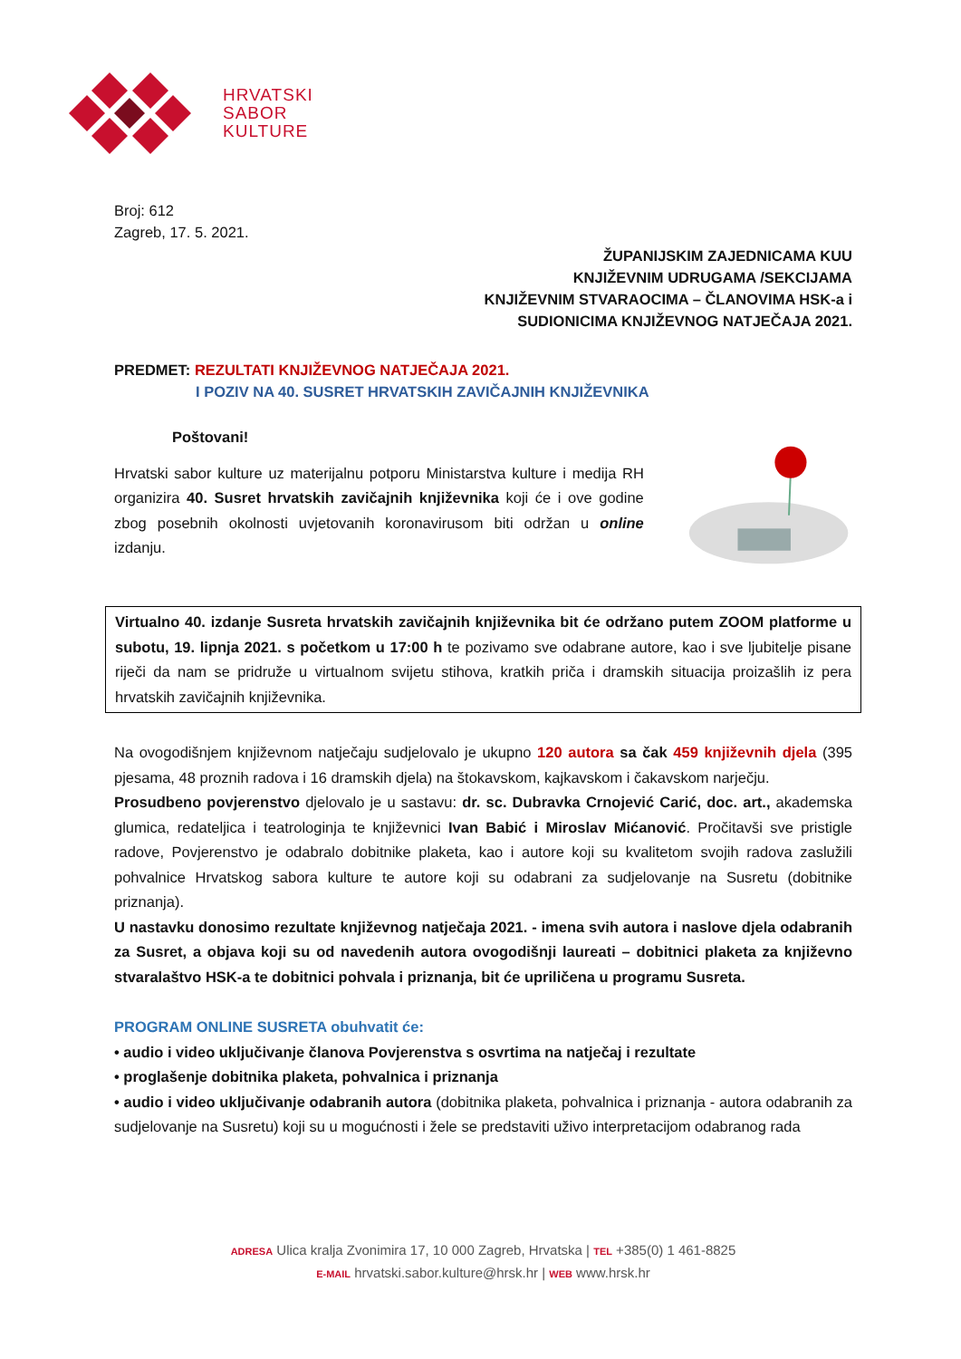HRVATSKI
SABOR
KULTURE
Broj: 612
Zagreb, 17. 5. 2021.
ŽUPANIJSKIM ZAJEDNICAMA KUU
KNJIŽEVNIM UDRUGAMA /SEKCIJAMA
KNJIŽEVNIM STVARAOCIMA – ČLANOVIMA HSK-a i
SUDIONICIMA KNJIŽEVNOG NATJEČAJA 2021.
PREDMET: REZULTATI KNJIŽEVNOG NATJEČAJA 2021.
I POZIV NA 40. SUSRET HRVATSKIH ZAVIČAJNIH KNJIŽEVNIKA
Poštovani!
Hrvatski sabor kulture uz materijalnu potporu Ministarstva kulture i medija RH organizira 40. Susret hrvatskih zavičajnih književnika koji će i ove godine zbog posebnih okolnosti uvjetovanih koronavirusom biti održan u online izdanju.
Virtualno 40. izdanje Susreta hrvatskih zavičajnih književnika bit će održano putem ZOOM platforme u subotu, 19. lipnja 2021. s početkom u 17:00 h te pozivamo sve odabrane autore, kao i sve ljubitelje pisane riječi da nam se pridruže u virtualnom svijetu stihova, kratkih priča i dramskih situacija proizašlih iz pera hrvatskih zavičajnih književnika.
Na ovogodišnjem književnom natječaju sudjelovalo je ukupno 120 autora sa čak 459 književnih djela (395 pjesama, 48 proznih radova i 16 dramskih djela) na štokavskom, kajkavskom i čakavskom narječju.
Prosudbeno povjerenstvo djelovalo je u sastavu: dr. sc. Dubravka Crnojević Carić, doc. art., akademska glumica, redateljica i teatrologinja te književnici Ivan Babić i Miroslav Mićanović. Pročitavši sve pristigle radove, Povjerenstvo je odabralo dobitnike plaketa, kao i autore koji su kvalitetom svojih radova zaslužili pohvalnice Hrvatskog sabora kulture te autore koji su odabrani za sudjelovanje na Susretu (dobitnike priznanja).
U nastavku donosimo rezultate književnog natječaja 2021. - imena svih autora i naslove djela odabranih za Susret, a objava koji su od navedenih autora ovogodišnji laureati – dobitnici plaketa za književno stvaralaštvo HSK-a te dobitnici pohvala i priznanja, bit će upriličena u programu Susreta.
PROGRAM ONLINE SUSRETA obuhvatit će:
• audio i video uključivanje članova Povjerenstva s osvrtima na natječaj i rezultate
• proglašenje dobitnika plaketa, pohvalnica i priznanja
• audio i video uključivanje odabranih autora (dobitnika plaketa, pohvalnica i priznanja - autora odabranih za sudjelovanje na Susretu) koji su u mogućnosti i žele se predstaviti uživo interpretacijom odabranog rada
ADRESA Ulica kralja Zvonimira 17, 10 000 Zagreb, Hrvatska | TEL +385(0) 1 461-8825
E-MAIL hrvatski.sabor.kulture@hrsk.hr | WEB www.hrsk.hr